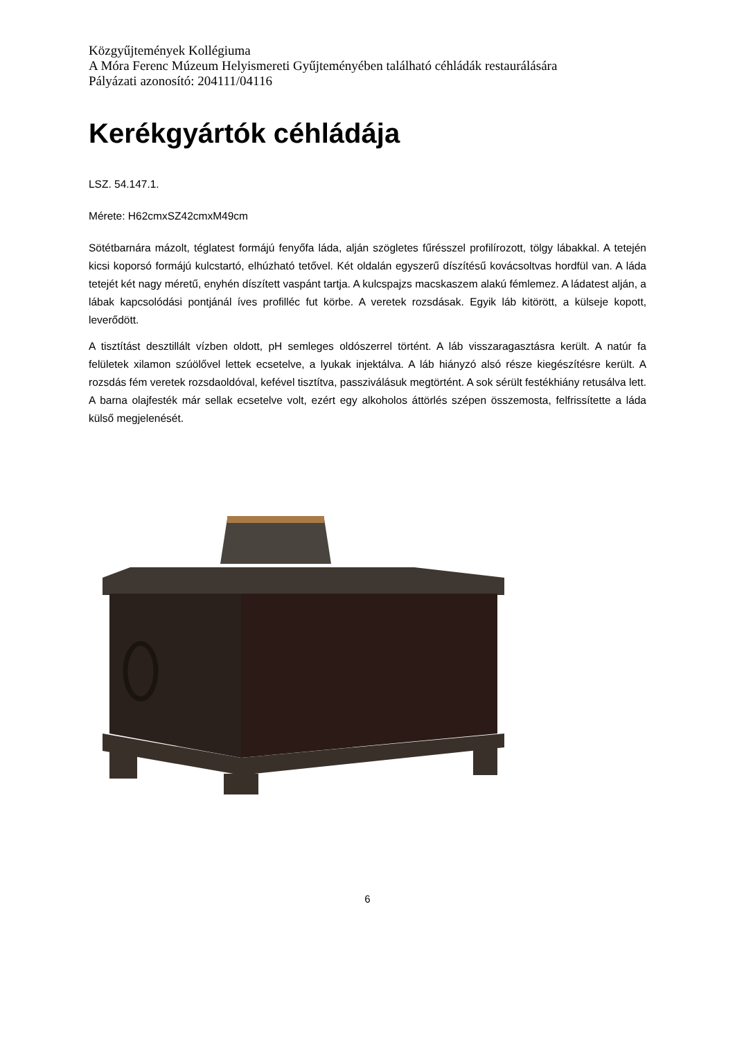Közgyűjtemények Kollégiuma
A Móra Ferenc Múzeum Helyismereti Gyűjteményében található céhládák restaurálására
Pályázati azonosító: 204111/04116
Kerékgyártók céhládája
LSZ. 54.147.1.
Mérete: H62cmxSZ42cmxM49cm
Sötétbarnára mázolt, téglatest formájú fenyőfa láda, alján szögletes fűrésszel profilírozott, tölgy lábakkal. A tetején kicsi koporsó formájú kulcstartó, elhúzható tetővel. Két oldalán egyszerű díszítésű kovácsoltvas hordfül van. A láda tetejét két nagy méretű, enyhén díszített vaspánt tartja. A kulcspajzs macskaszem alakú fémlemez. A ládatest alján, a lábak kapcsolódási pontjánál íves profilléc fut körbe. A veretek rozsdásak. Egyik láb kitörött, a külseje kopott, leverődött.
A tisztítást desztillált vízben oldott, pH semleges oldószerrel történt. A láb visszaragasztásra került. A natúr fa felületek xilamon szúölővel lettek ecsetelve, a lyukak injektálva. A láb hiányzó alsó része kiegészítésre került. A rozsdás fém veretek rozsdaoldóval, kefével tisztítva, passziválásuk megtörtént. A sok sérült festékhiány retusálva lett. A barna olajfesték már sellak ecsetelve volt, ezért egy alkoholos áttörlés szépen összemosta, felfrissítette a láda külső megjelenését.
6